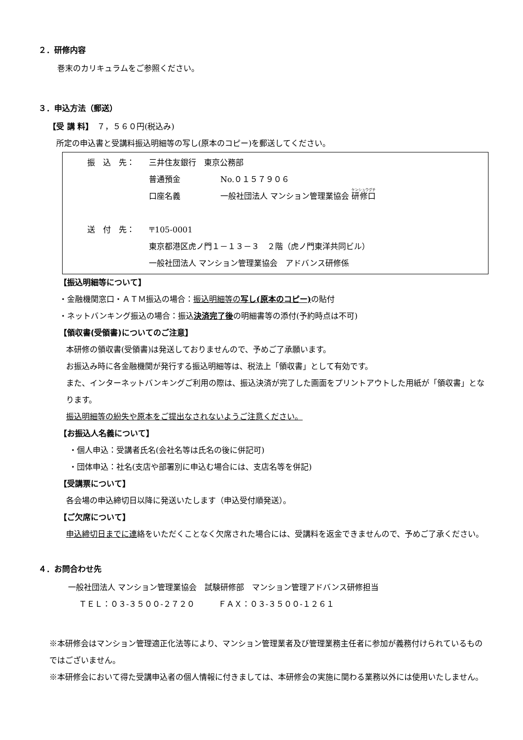２．研修内容
巻末のカリキュラムをご参照ください。
３．申込方法（郵送）
【受 講 料】　７，５６０円(税込み)
所定の申込書と受講料振込明細等の写し(原本のコピー)を郵送してください。
振　込　先： 三井住友銀行　東京公務部
普通預金 No.０１５７９０６
口座名義 一般社団法人 マンション管理業協会 研修口
送　付　先： 〒105-0001
東京都港区虎ノ門１－１３－３　２階（虎ノ門東洋共同ビル）
一般社団法人 マンション管理業協会　アドバンス研修係
【振込明細等について】
・金融機関窓口・ＡＴＭ振込の場合：振込明細等の写し(原本のコピー) の貼付
・ネットバンキング振込の場合：振込決済完了後の明細書等の添付(予約時点は不可)
【領収書(受領書)についてのご注意】
本研修の領収書(受領書)は発送しておりませんので、予めご了承願います。
お振込み時に各金融機関が発行する振込明細等は、税法上「領収書」として有効です。
また、インターネットバンキングご利用の際は、振込決済が完了した画面をプリントアウトした用紙が「領収書」となります。
振込明細等の紛失や原本をご提出なされないようご注意ください。
【お振込人名義について】
・個人申込：受講者氏名(会社名等は氏名の後に併記可)
・団体申込：社名(支店や部署別に申込む場合には、支店名等を併記)
【受講票について】
各会場の申込締切日以降に発送いたします（申込受付順発送）。
【ご欠席について】
申込締切日までに連絡をいただくことなく欠席された場合には、受講料を返金できませんので、予めご了承ください。
４．お問合わせ先
一般社団法人 マンション管理業協会　試験研修部　マンション管理アドバンス研修担当
ＴＥＬ：０３-３５００-２７２０　　　ＦＡＸ：０３-３５００-１２６１
※本研修会はマンション管理適正化法等により、マンション管理業者及び管理業務主任者に参加が義務付けられているものではございません。
※本研修会において得た受講申込者の個人情報に付きましては、本研修会の実施に関わる業務以外には使用いたしません。